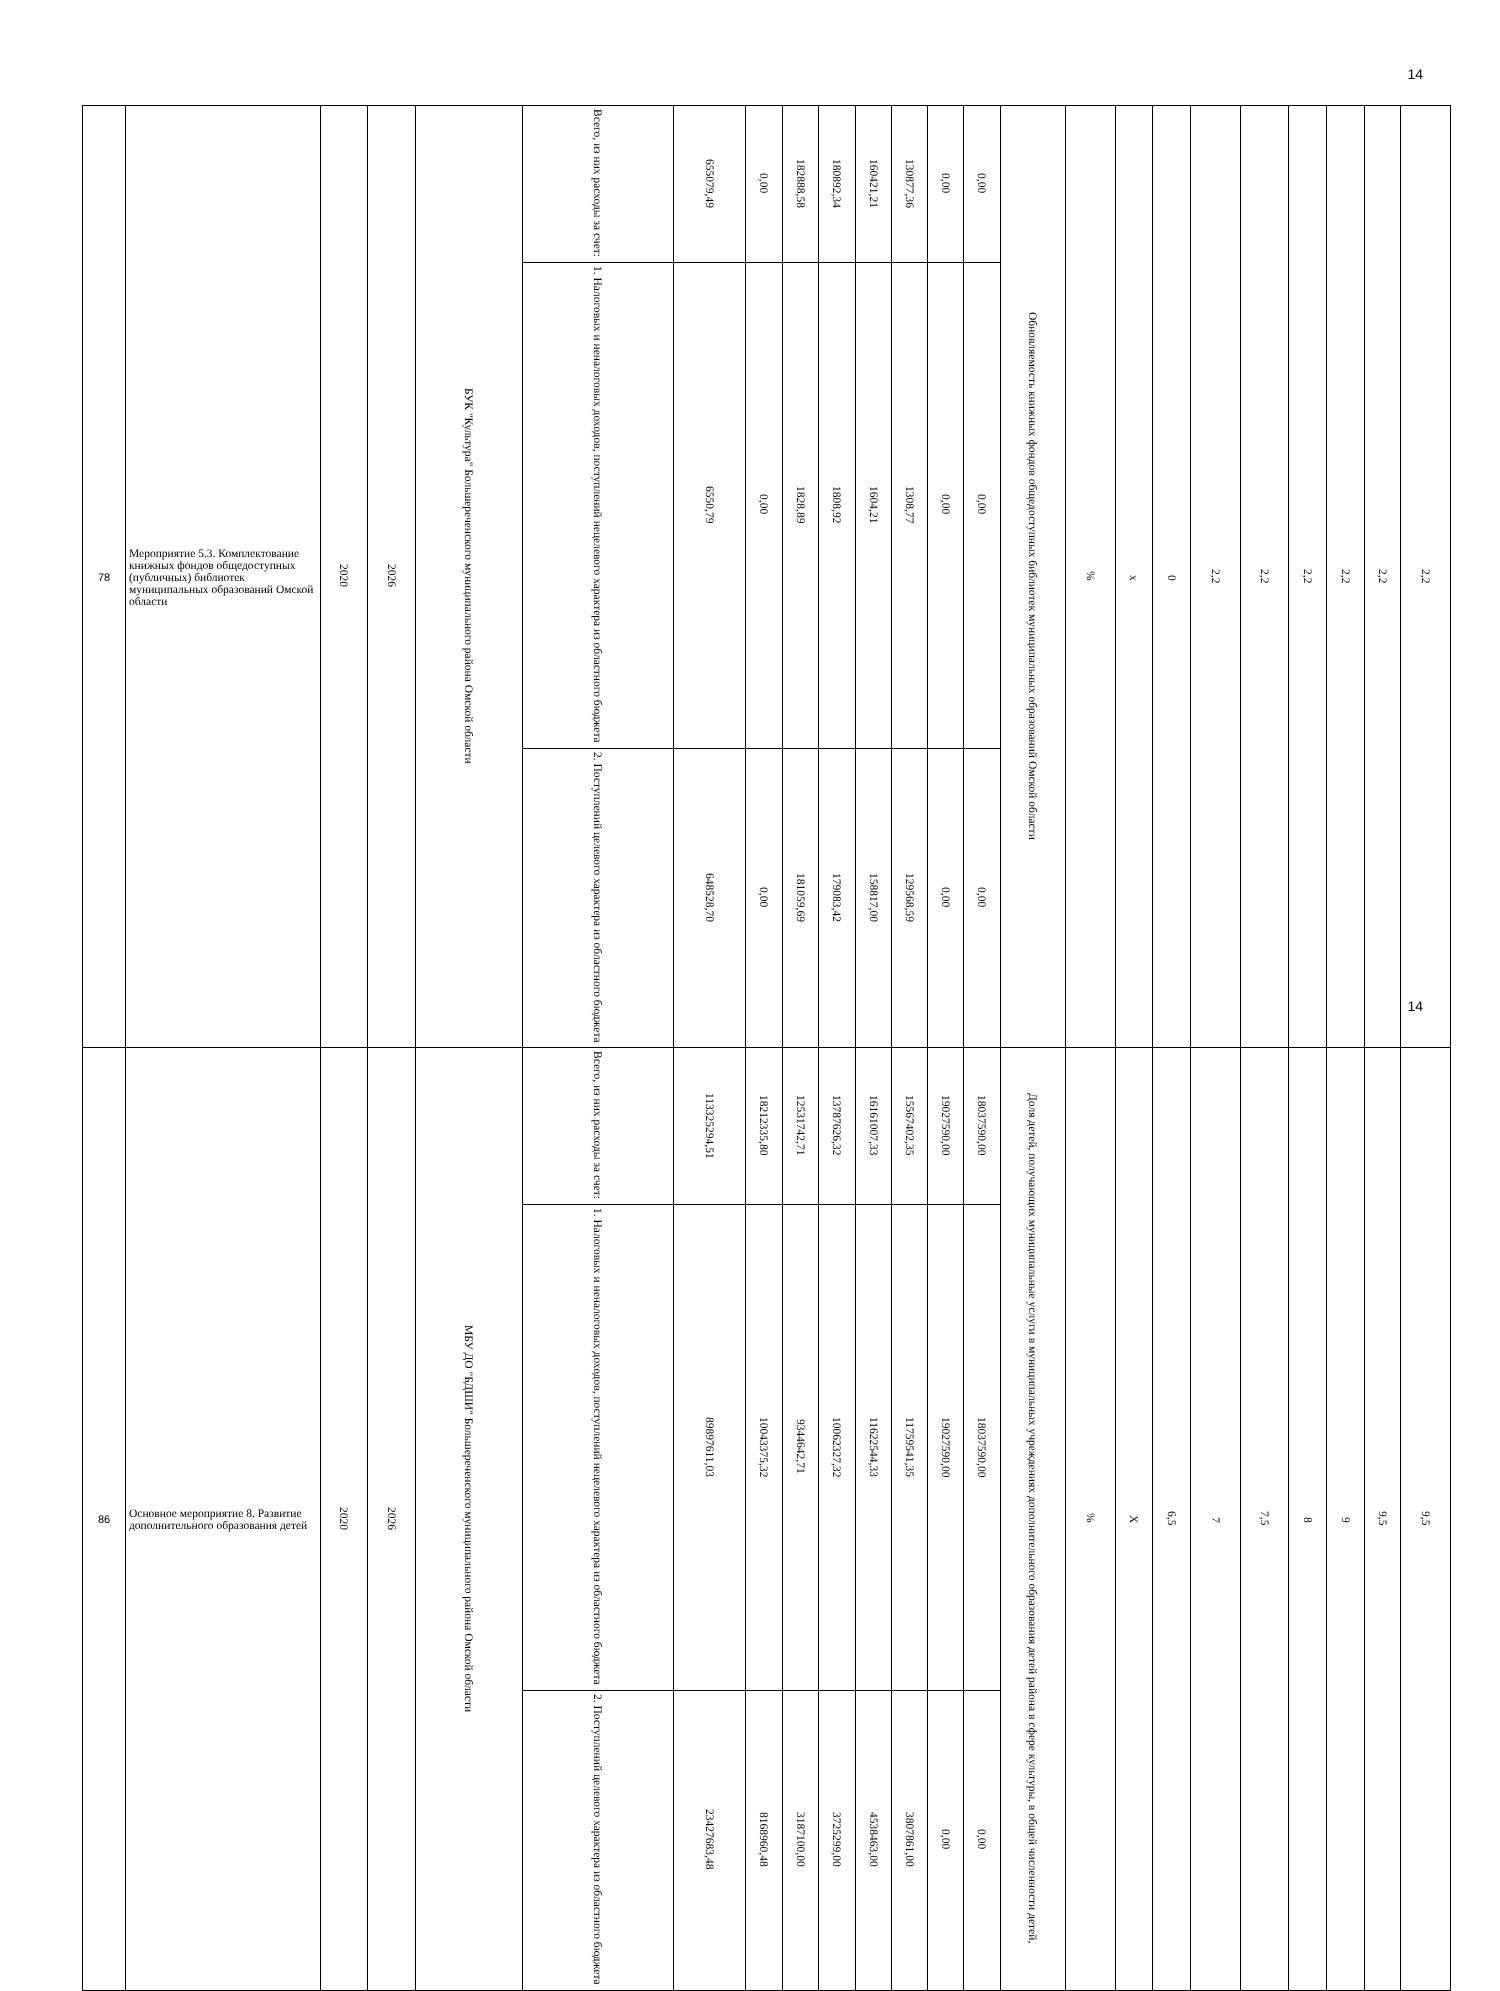14
| 78 | Мероприятие 5.3. Комплектование книжных фондов общедоступных (публичных) библиотек муниципальных образований Омской области | 2020 | 2026 | БУК "Культура" Большереченского муниципального района Омской области | Всего, из них расходы за счет: | 655079,49 | 0,00 | 182888,58 | 180892,34 | 160421,21 | 130877,36 | 0,00 | 0,00 | Обновляемость книжных фондов общедоступных библиотек муниципальных образований Омской области | % | x | 0 | 2,2 | 2,2 | 2,2 | 2,2 | 2,2 | 2,2 |
| | | | | | 1. Налоговых и неналоговых доходов, поступлений нецелевого характера из областного бюджета | 6550,79 | 0,00 | 1828,89 | 1808,92 | 1604,21 | 1308,77 | 0,00 | 0,00 | | | | | | | | | | |
| | | | | | 2. Поступлений целевого характера из областного бюджета | 648528,70 | 0,00 | 181059,69 | 179083,42 | 158817,00 | 129568,59 | 0,00 | 0,00 | | | | | | | | | | |
| 86 | Основное мероприятие 8. Развитие дополнительного образования детей | 2020 | 2026 | МБУ ДО "БДШИ" Большереченского муниципального района Омской области | Всего, из них расходы за счет: | 113325294,51 | 18212335,80 | 12531742,71 | 13787626,32 | 16161007,33 | 15567402,35 | 19027590,00 | 18037590,00 | Доля детей, получающих муниципальные услуги в муниципальных учреждениях дополнительного образования детей района в сфере культуры, в общей численности детей, | % | X | 6,5 | 7 | 7,5 | 8 | 9 | 9,5 | 9,5 |
| | | | | | 1. Налоговых и неналоговых доходов, поступлений нецелевого характера из областного бюджета | 89897611,03 | 10043375,32 | 9344642,71 | 10062327,32 | 11622544,33 | 11759541,35 | 19027590,00 | 18037590,00 | | | | | | | | | | |
| | | | | | 2. Поступлений целевого характера из областного бюджета | 23427683,48 | 8168960,48 | 3187100,00 | 3725299,00 | 4538463,00 | 3807861,00 | 0,00 | 0,00 | | | | | | | | | | |
14